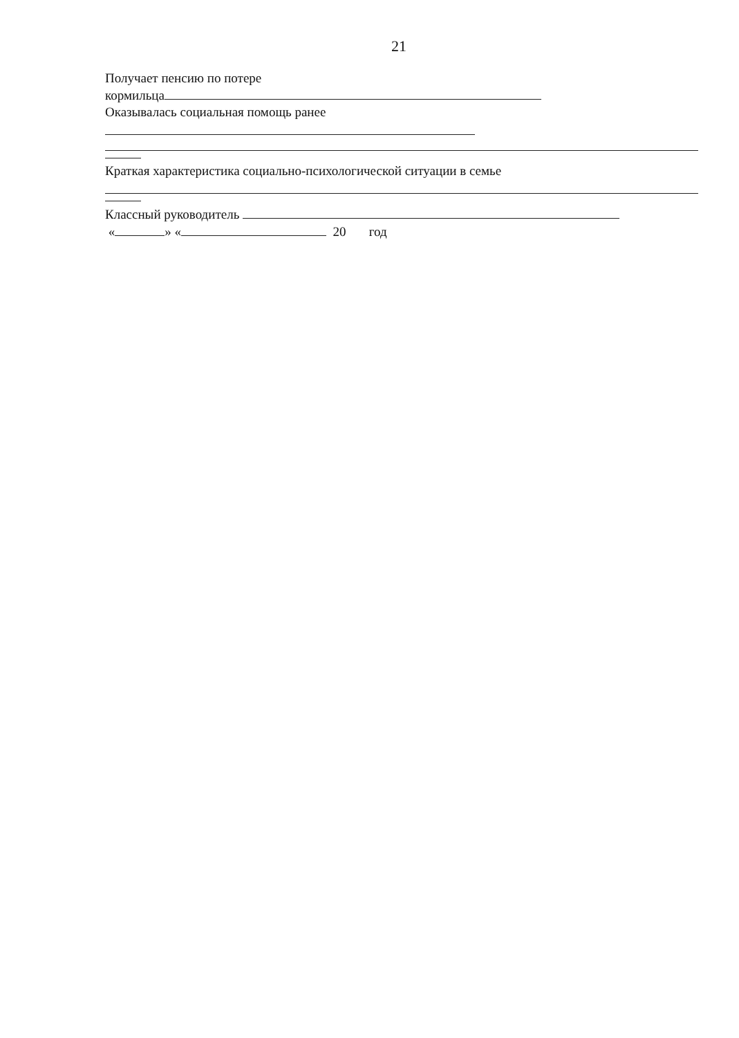21
Получает пенсию по потере
кормильца
Оказывалась социальная помощь ранее
Краткая характеристика социально-психологической ситуации в семье
Классный руководитель
« » « 20 год